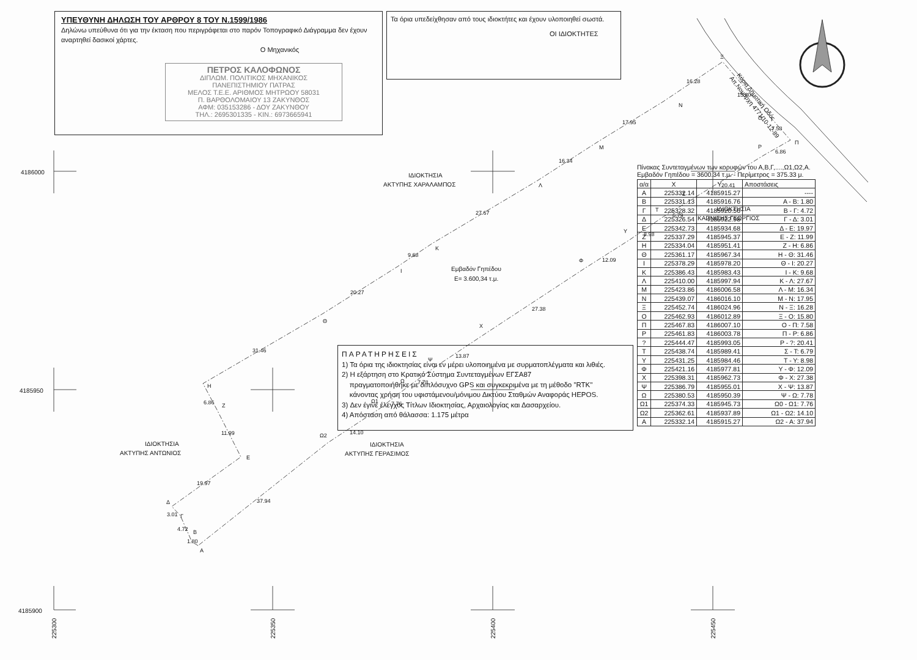4186000
4185950
4185900
225300
225350
225400
225450
ΙΔΙΟΚΤΗΣΙΑ
ΑΚΤΥΠΗΣ ΧΑΡΑΛΑΜΠΟΣ
ΙΔΙΟΚΤΗΣΙΑ
ΚΑΠΝΙΣΗΣ ΓΕΩΡΓΙΟΣ
ΙΔΙΟΚΤΗΣΙΑ
ΑΚΤΥΠΗΣ ΑΝΤΩΝΙΟΣ
ΙΔΙΟΚΤΗΣΙΑ
ΑΚΤΥΠΗΣ ΓΕΡΑΣΙΜΟΣ
Εμβαδόν Γηπέδου
Ε= 3.600,34 τ.μ.
Κύρια Δημοτική Οδός
Απ.Νομάρχη 4771/10-12-89
Α
Β
Γ
Δ
Ε
Ζ
Η
Θ
Ι
Κ
Λ
Μ
Ν
Ξ
Ο
Π
Ρ
Σ
Τ
Υ
Φ
Χ
Ψ
Ω
Ω1
Ω2
16.28
17.95
16.34
27.67
9.68
20.27
31.46
15.80
7.58
6.86
20.41
6.79
8.98
12.09
27.38
13.87
7.78
7.76
14.10
19.97
37.94
6.86
11.99
3.01
4.72
1.80
ΥΠΕΥΘΥΝΗ ΔΗΛΩΣΗ ΤΟΥ ΑΡΘΡΟΥ 8 ΤΟΥ Ν.1599/1986
Δηλώνω υπεύθυνα ότι για την έκταση που περιγράφεται στο παρόν Τοπογραφικό Διάγραμμα δεν έχουν αναρτηθεί δασικοί χάρτες.
Ο Μηχανικός
ΠΕΤΡΟΣ ΚΑΛΟΦΩΝΟΣ
ΔΙΠΛΩΜ. ΠΟΛΙΤΙΚΟΣ ΜΗΧΑΝΙΚΟΣ
ΠΑΝΕΠΙΣΤΗΜΙΟΥ ΠΑΤΡΑΣ
ΜΕΛΟΣ Τ.Ε.Ε. ΑΡΙΘΜΟΣ ΜΗΤΡΩΟΥ 58031
Π. ΒΑΡΘΟΛΟΜΑΙΟΥ 13 ΖΑΚΥΝΘΟΣ
ΑΦΜ: 035153286 - ΔΟΥ ΖΑΚΥΝΘΟΥ
ΤΗΛ.: 2695301335 - ΚΙΝ.: 6973665941
Τα όρια υπεδείχθησαν από τους ιδιοκτήτες και έχουν υλοποιηθεί σωστά.
ΟΙ ΙΔΙΟΚΤΗΤΕΣ
ΠΑΡΑΤΗΡΗΣΕΙΣ
1) Τα όρια της ιδιοκτησίας είναι εν μέρει υλοποιημένα με συρματοπλέγματα και λιθιές.
2) Η εξάρτηση στο Κρατικό Σύστημα Συντεταγμένων ΕΓΣΑ87
πραγματοποιήθηκε με διπλόσυχνο GPS και συγκεκριμένα με τη μέθοδο "RTK"
κάνοντας χρήση του υφιστάμενου/μόνιμου Δικτύου Σταθμών Αναφοράς HEPOS.
3) Δεν έγινε έλεγχος Τίτλων Ιδιοκτησίας, Αρχαιολογίας και Δασαρχείου.
4) Απόσταση από θάλασσα: 1.175 μέτρα
Πίνακας Συντεταγμένων των κορυφών του Α,Β,Γ,....,Ω1,Ω2,Α.
Εμβαδόν Γηπέδου = 3600.34 τ.μ. - Περίμετρος = 375.33 μ.
| α/α | X | Y | Αποστάσεις |
| --- | --- | --- | --- |
| Α | 225332.14 | 4185915.27 | ---- |
| Β | 225331.13 | 4185916.76 | Α - Β: 1.80 |
| Γ | 225328.32 | 4185920.56 | Β - Γ: 4.72 |
| Δ | 225326.54 | 4185922.98 | Γ - Δ: 3.01 |
| Ε | 225342.73 | 4185934.68 | Δ - Ε: 19.97 |
| Ζ | 225337.29 | 4185945.37 | Ε - Ζ: 11.99 |
| Η | 225334.04 | 4185951.41 | Ζ - Η: 6.86 |
| Θ | 225361.17 | 4185967.34 | Η - Θ: 31.46 |
| Ι | 225378.29 | 4185978.20 | Θ - Ι: 20.27 |
| Κ | 225386.43 | 4185983.43 | Ι - Κ: 9.68 |
| Λ | 225410.00 | 4185997.94 | Κ - Λ: 27.67 |
| Μ | 225423.86 | 4186006.58 | Λ - Μ: 16.34 |
| Ν | 225439.07 | 4186016.10 | Μ - Ν: 17.95 |
| Ξ | 225452.74 | 4186024.96 | Ν - Ξ: 16.28 |
| Ο | 225462.93 | 4186012.89 | Ξ - Ο: 15.80 |
| Π | 225467.83 | 4186007.10 | Ο - Π: 7.58 |
| Ρ | 225461.83 | 4186003.78 | Π - Ρ: 6.86 |
| ? | 225444.47 | 4185993.05 | Ρ - ?: 20.41 |
| Τ | 225438.74 | 4185989.41 | Σ - Τ: 6.79 |
| Υ | 225431.25 | 4185984.46 | Τ - Υ: 8.98 |
| Φ | 225421.16 | 4185977.81 | Υ - Φ: 12.09 |
| Χ | 225398.31 | 4185962.73 | Φ - Χ: 27.38 |
| Ψ | 225386.79 | 4185955.01 | Χ - Ψ: 13.87 |
| Ω | 225380.53 | 4185950.39 | Ψ - Ω: 7.78 |
| Ω1 | 225374.33 | 4185945.73 | Ω0 - Ω1: 7.76 |
| Ω2 | 225362.61 | 4185937.89 | Ω1 - Ω2: 14.10 |
| Α | 225332.14 | 4185915.27 | Ω2 - Α: 37.94 |